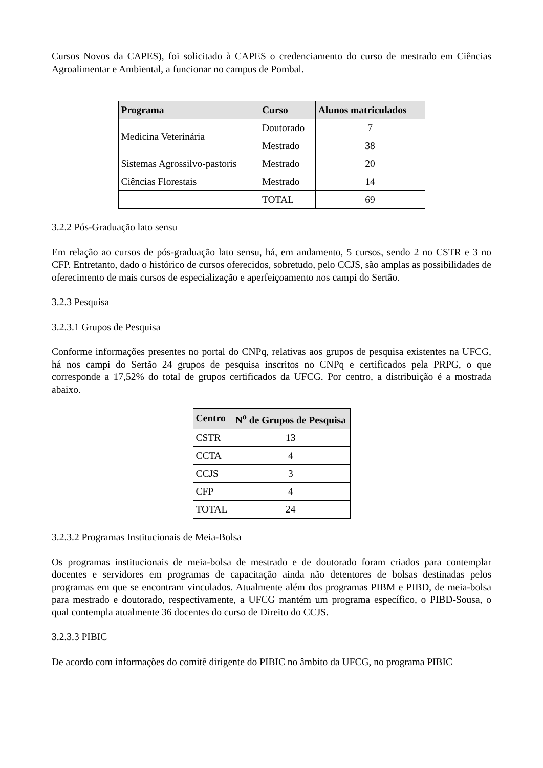Cursos Novos da CAPES), foi solicitado à CAPES o credenciamento do curso de mestrado em Ciências Agroalimentar e Ambiental, a funcionar no campus de Pombal.
| Programa | Curso | Alunos matriculados |
| --- | --- | --- |
| Medicina Veterinária | Doutorado | 7 |
| | Mestrado | 38 |
| Sistemas Agrossilvo-pastoris | Mestrado | 20 |
| Ciências Florestais | Mestrado | 14 |
| | TOTAL | 69 |
3.2.2 Pós-Graduação lato sensu
Em relação ao cursos de pós-graduação lato sensu, há, em andamento, 5 cursos, sendo 2 no CSTR e 3 no CFP. Entretanto, dado o histórico de cursos oferecidos, sobretudo, pelo CCJS, são amplas as possibilidades de oferecimento de mais cursos de especialização e aperfeiçoamento nos campi do Sertão.
3.2.3 Pesquisa
3.2.3.1 Grupos de Pesquisa
Conforme informações presentes no portal do CNPq, relativas aos grupos de pesquisa existentes na UFCG, há nos campi do Sertão 24 grupos de pesquisa inscritos no CNPq e certificados pela PRPG, o que corresponde a 17,52% do total de grupos certificados da UFCG. Por centro, a distribuição é a mostrada abaixo.
| Centro | N<sup>o</sup> de Grupos de Pesquisa |
| --- | --- |
| CSTR | 13 |
| CCTA | 4 |
| CCJS | 3 |
| CFP | 4 |
| TOTAL | 24 |
3.2.3.2 Programas Institucionais de Meia-Bolsa
Os programas institucionais de meia-bolsa de mestrado e de doutorado foram criados para contemplar docentes e servidores em programas de capacitação ainda não detentores de bolsas destinadas pelos programas em que se encontram vinculados. Atualmente além dos programas PIBM e PIBD, de meia-bolsa para mestrado e doutorado, respectivamente, a UFCG mantém um programa específico, o PIBD-Sousa, o qual contempla atualmente 36 docentes do curso de Direito do CCJS.
3.2.3.3 PIBIC
De acordo com informações do comitê dirigente do PIBIC no âmbito da UFCG, no programa PIBIC